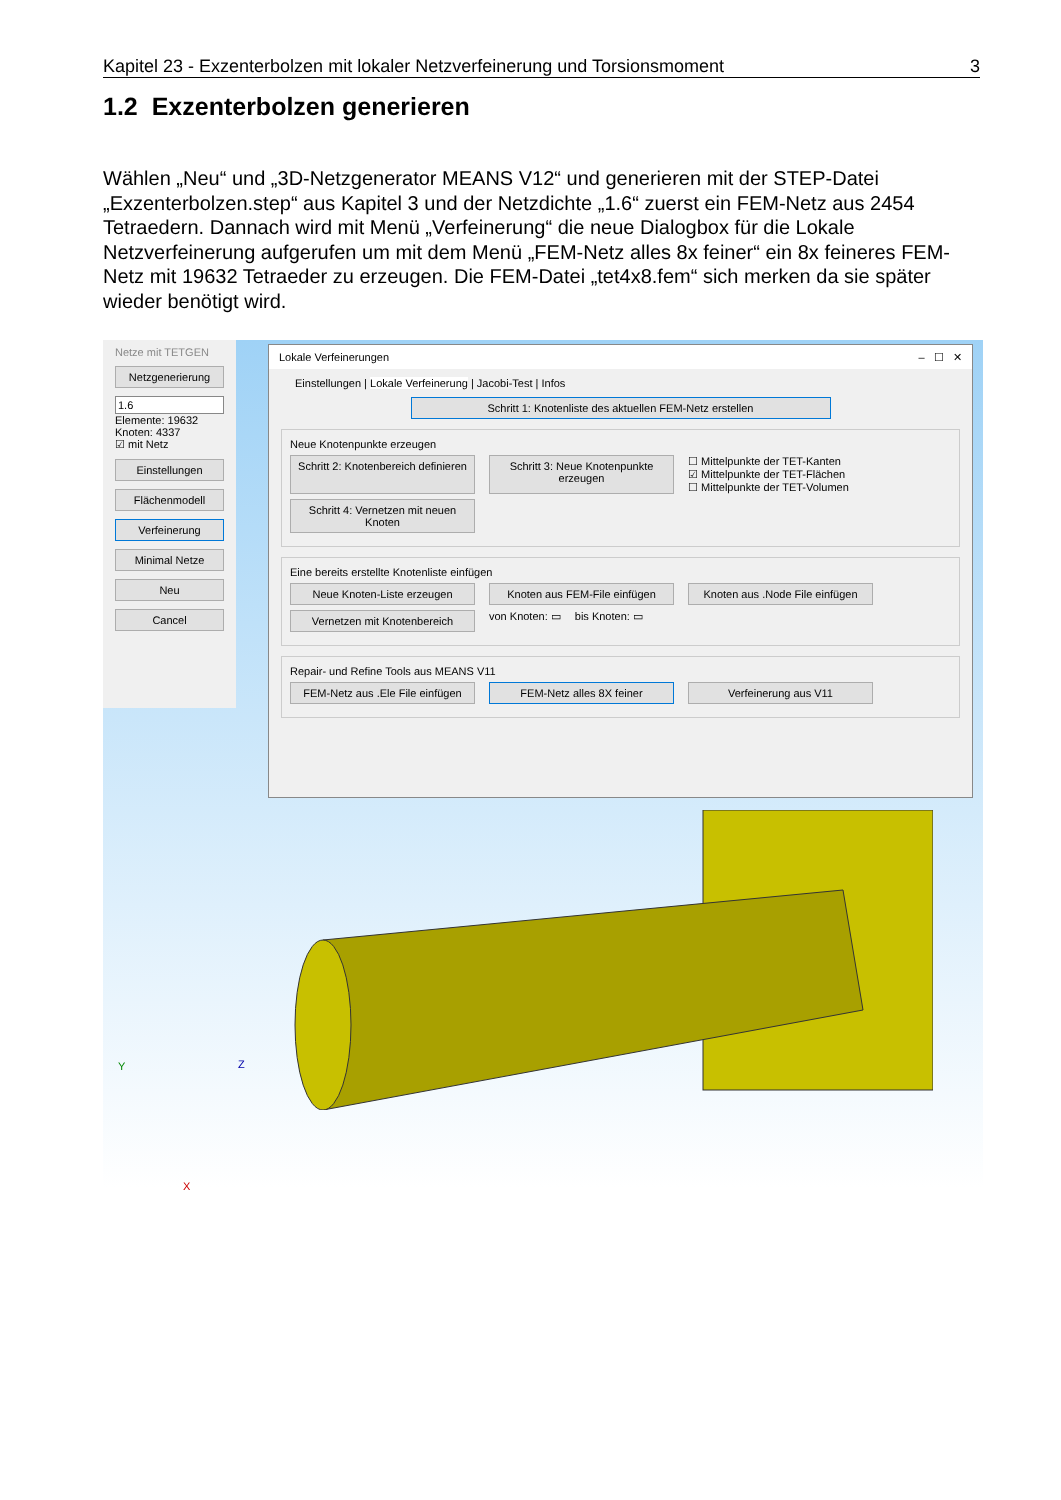Kapitel 23 - Exzenterbolzen mit lokaler Netzverfeinerung und Torsionsmoment 3
1.2 Exzenterbolzen generieren
Wählen „Neu“ und „3D-Netzgenerator MEANS V12“ und generieren mit der STEP-Datei „Exzenterbolzen.step“ aus Kapitel 3 und der Netzdichte „1.6“ zuerst ein FEM-Netz aus 2454 Tetraedern. Dannach wird mit Menü „Verfeinerung“ die neue Dialogbox für die Lokale Netzverfeinerung aufgerufen um mit dem Menü „FEM-Netz alles 8x feiner“ ein 8x feineres FEM-Netz mit 19632 Tetraeder zu erzeugen. Die FEM-Datei „tet4x8.fem“ sich merken da sie später wieder benötigt wird.
Netze mit TETGEN
Netzgenerierung
1.6
Elemente: 19632
Knoten: 4337
☑ mit Netz
Einstellungen
Flächenmodell
Verfeinerung
Minimal Netze
Neu
Cancel
Lokale Verfeinerungen – ☐ ✕
Einstellungen | Lokale Verfeinerung | Jacobi-Test | Infos
Schritt 1: Knotenliste des aktuellen FEM-Netz erstellen
Neue Knotenpunkte erzeugen
Schritt 2: Knotenbereich definieren
Schritt 3: Neue Knotenpunkte erzeugen
☐ Mittelpunkte der TET-Kanten
☑ Mittelpunkte der TET-Flächen
☐ Mittelpunkte der TET-Volumen
Schritt 4: Vernetzen mit neuen Knoten
Eine bereits erstellte Knotenliste einfügen
Neue Knoten-Liste erzeugen
Knoten aus FEM-File einfügen
Knoten aus .Node File einfügen
Vernetzen mit Knotenbereich
von Knoten: ▭ bis Knoten: ▭
Repair- und Refine Tools aus MEANS V11
FEM-Netz aus .Ele File einfügen
FEM-Netz alles 8X feiner
Verfeinerung aus V11
Y Z
X